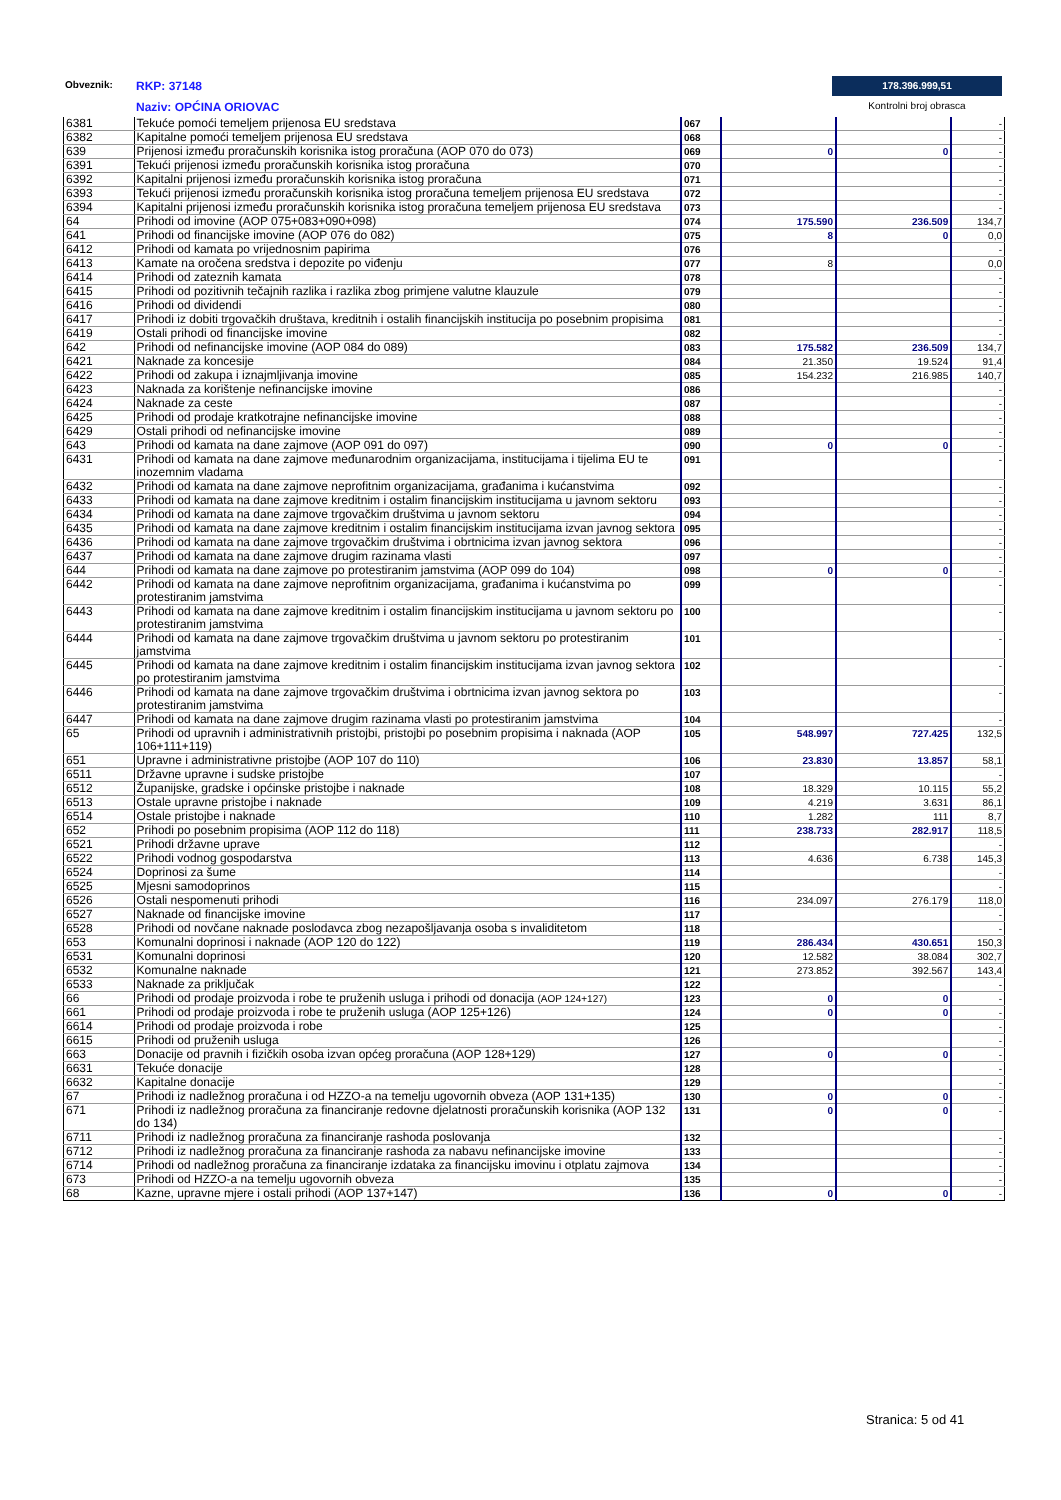Obveznik: RKP: 37148
Naziv: OPĆINA ORIOVAC
178.396.999,51
Kontrolni broj obrasca
| 6381 | Tekuće pomoći temeljem prijenosa EU sredstava | 067 | | | - |
| 6382 | Kapitalne pomoći temeljem prijenosa EU sredstava | 068 | | | - |
| 639 | Prijenosi između proračunskih korisnika istog proračuna (AOP 070 do 073) | 069 | 0 | 0 | - |
| 6391 | Tekući prijenosi između proračunskih korisnika istog proračuna | 070 | | | - |
| 6392 | Kapitalni prijenosi između proračunskih korisnika istog proračuna | 071 | | | - |
| 6393 | Tekući prijenosi između proračunskih korisnika istog proračuna temeljem prijenosa EU sredstava | 072 | | | - |
| 6394 | Kapitalni prijenosi između proračunskih korisnika istog proračuna temeljem prijenosa EU sredstava | 073 | | | - |
| 64 | Prihodi od imovine (AOP 075+083+090+098) | 074 | 175.590 | 236.509 | 134,7 |
| 641 | Prihodi od financijske imovine (AOP 076 do 082) | 075 | 8 | 0 | 0,0 |
| 6412 | Prihodi od kamata po vrijednosnim papirima | 076 | | | - |
| 6413 | Kamate na oročena sredstva i depozite po viđenju | 077 | 8 | | 0,0 |
| 6414 | Prihodi od zateznih kamata | 078 | | | - |
| 6415 | Prihodi od pozitivnih tečajnih razlika i razlika zbog primjene valutne klauzule | 079 | | | - |
| 6416 | Prihodi od dividendi | 080 | | | - |
| 6417 | Prihodi iz dobiti trgovačkih društava, kreditnih i ostalih financijskih institucija po posebnim propisima | 081 | | | - |
| 6419 | Ostali prihodi od financijske imovine | 082 | | | - |
| 642 | Prihodi od nefinancijske imovine (AOP 084 do 089) | 083 | 175.582 | 236.509 | 134,7 |
| 6421 | Naknade za koncesije | 084 | 21.350 | 19.524 | 91,4 |
| 6422 | Prihodi od zakupa i iznajmljivanja imovine | 085 | 154.232 | 216.985 | 140,7 |
| 6423 | Naknada za korištenje nefinancijske imovine | 086 | | | - |
| 6424 | Naknade za ceste | 087 | | | - |
| 6425 | Prihodi od prodaje kratkotrajne nefinancijske imovine | 088 | | | - |
| 6429 | Ostali prihodi od nefinancijske imovine | 089 | | | - |
| 643 | Prihodi od kamata na dane zajmove (AOP 091 do 097) | 090 | 0 | 0 | - |
| 6431 | Prihodi od kamata na dane zajmove međunarodnim organizacijama, institucijama i tijelima EU te inozemnim vladama | 091 | | | - |
| 6432 | Prihodi od kamata na dane zajmove neprofitnim organizacijama, građanima i kućanstvima | 092 | | | - |
| 6433 | Prihodi od kamata na dane zajmove kreditnim i ostalim financijskim institucijama u javnom sektoru | 093 | | | - |
| 6434 | Prihodi od kamata na dane zajmove trgovačkim društvima u javnom sektoru | 094 | | | - |
| 6435 | Prihodi od kamata na dane zajmove kreditnim i ostalim financijskim institucijama izvan javnog sektora | 095 | | | - |
| 6436 | Prihodi od kamata na dane zajmove trgovačkim društvima i obrtnicima izvan javnog sektora | 096 | | | - |
| 6437 | Prihodi od kamata na dane zajmove drugim razinama vlasti | 097 | | | - |
| 644 | Prihodi od kamata na dane zajmove po protestiranim jamstvima (AOP 099 do 104) | 098 | 0 | 0 | - |
| 6442 | Prihodi od kamata na dane zajmove neprofitnim organizacijama, građanima i kućanstvima po protestiranim jamstvima | 099 | | | - |
| 6443 | Prihodi od kamata na dane zajmove kreditnim i ostalim financijskim institucijama u javnom sektoru po protestiranim jamstvima | 100 | | | - |
| 6444 | Prihodi od kamata na dane zajmove trgovačkim društvima u javnom sektoru po protestiranim jamstvima | 101 | | | - |
| 6445 | Prihodi od kamata na dane zajmove kreditnim i ostalim financijskim institucijama izvan javnog sektora po protestiranim jamstvima | 102 | | | - |
| 6446 | Prihodi od kamata na dane zajmove trgovačkim društvima i obrtnicima izvan javnog sektora po protestiranim jamstvima | 103 | | | - |
| 6447 | Prihodi od kamata na dane zajmove drugim razinama vlasti po protestiranim jamstvima | 104 | | | - |
| 65 | Prihodi od upravnih i administrativnih pristojbi, pristojbi po posebnim propisima i naknada (AOP 106+111+119) | 105 | 548.997 | 727.425 | 132,5 |
| 651 | Upravne i administrativne pristojbe (AOP 107 do 110) | 106 | 23.830 | 13.857 | 58,1 |
| 6511 | Državne upravne i sudske pristojbe | 107 | | | - |
| 6512 | Županijske, gradske i općinske pristojbe i naknade | 108 | 18.329 | 10.115 | 55,2 |
| 6513 | Ostale upravne pristojbe i naknade | 109 | 4.219 | 3.631 | 86,1 |
| 6514 | Ostale pristojbe i naknade | 110 | 1.282 | 111 | 8,7 |
| 652 | Prihodi po posebnim propisima (AOP 112 do 118) | 111 | 238.733 | 282.917 | 118,5 |
| 6521 | Prihodi državne uprave | 112 | | | - |
| 6522 | Prihodi vodnog gospodarstva | 113 | 4.636 | 6.738 | 145,3 |
| 6524 | Doprinosi za šume | 114 | | | - |
| 6525 | Mjesni samodoprinos | 115 | | | - |
| 6526 | Ostali nespomenuti prihodi | 116 | 234.097 | 276.179 | 118,0 |
| 6527 | Naknade od financijske imovine | 117 | | | - |
| 6528 | Prihodi od novčane naknade poslodavca zbog nezapošljavanja osoba s invaliditetom | 118 | | | - |
| 653 | Komunalni doprinosi i naknade (AOP 120 do 122) | 119 | 286.434 | 430.651 | 150,3 |
| 6531 | Komunalni doprinosi | 120 | 12.582 | 38.084 | 302,7 |
| 6532 | Komunalne naknade | 121 | 273.852 | 392.567 | 143,4 |
| 6533 | Naknade za priključak | 122 | | | - |
| 66 | Prihodi od prodaje proizvoda i robe te pruženih usluga i prihodi od donacija (AOP 124+127) | 123 | 0 | 0 | - |
| 661 | Prihodi od prodaje proizvoda i robe te pruženih usluga (AOP 125+126) | 124 | 0 | 0 | - |
| 6614 | Prihodi od prodaje proizvoda i robe | 125 | | | - |
| 6615 | Prihodi od pruženih usluga | 126 | | | - |
| 663 | Donacije od pravnih i fizičkih osoba izvan općeg proračuna (AOP 128+129) | 127 | 0 | 0 | - |
| 6631 | Tekuće donacije | 128 | | | - |
| 6632 | Kapitalne donacije | 129 | | | - |
| 67 | Prihodi iz nadležnog proračuna i od HZZO-a na temelju ugovornih obveza (AOP 131+135) | 130 | 0 | 0 | - |
| 671 | Prihodi iz nadležnog proračuna za financiranje redovne djelatnosti proračunskih korisnika (AOP 132 do 134) | 131 | 0 | 0 | - |
| 6711 | Prihodi iz nadležnog proračuna za financiranje rashoda poslovanja | 132 | | | - |
| 6712 | Prihodi iz nadležnog proračuna za financiranje rashoda za nabavu nefinancijske imovine | 133 | | | - |
| 6714 | Prihodi od nadležnog proračuna za financiranje izdataka za financijsku imovinu i otplatu zajmova | 134 | | | - |
| 673 | Prihodi od HZZO-a na temelju ugovornih obveza | 135 | | | - |
| 68 | Kazne, upravne mjere i ostali prihodi (AOP 137+147) | 136 | 0 | 0 | - |
Stranica: 5 od 41